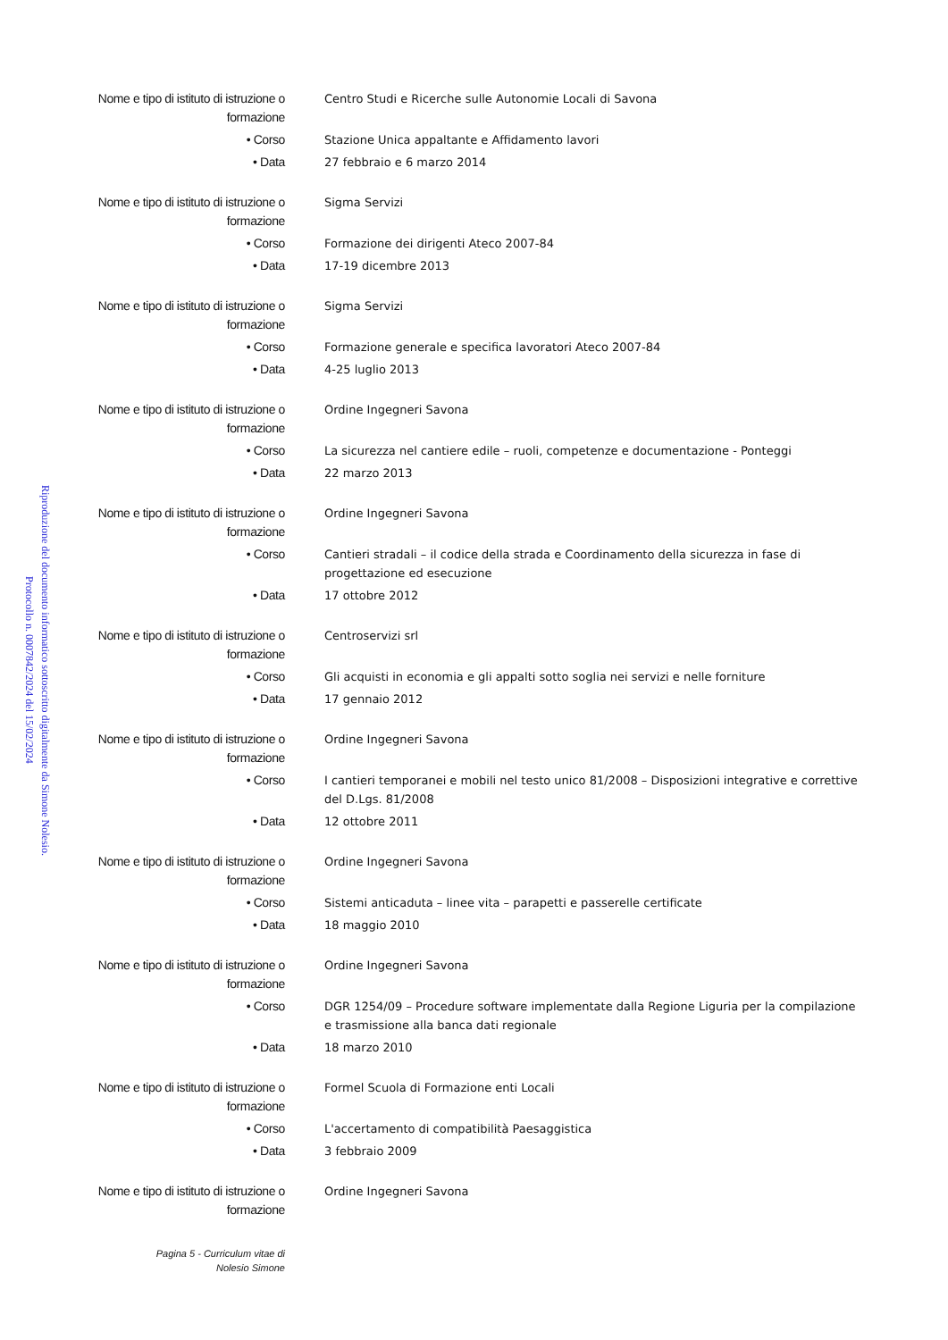Riproduzione del documento informatico sottoscritto digitalmente da Simone Nolesio.
Protocollo n. 0007842/2024 del 15/02/2024
| Nome e tipo di istituto di istruzione o formazione | Centro Studi e Ricerche sulle Autonomie Locali di Savona |
| • Corso | Stazione Unica appaltante e Affidamento lavori |
| • Data | 27 febbraio e 6 marzo 2014 |
| Nome e tipo di istituto di istruzione o formazione | Sigma Servizi |
| • Corso | Formazione dei dirigenti Ateco 2007-84 |
| • Data | 17-19 dicembre 2013 |
| Nome e tipo di istituto di istruzione o formazione | Sigma Servizi |
| • Corso | Formazione generale e specifica lavoratori Ateco 2007-84 |
| • Data | 4-25 luglio 2013 |
| Nome e tipo di istituto di istruzione o formazione | Ordine Ingegneri Savona |
| • Corso | La sicurezza nel cantiere edile – ruoli, competenze e documentazione - Ponteggi |
| • Data | 22 marzo 2013 |
| Nome e tipo di istituto di istruzione o formazione | Ordine Ingegneri Savona |
| • Corso | Cantieri stradali – il codice della strada e Coordinamento della sicurezza in fase di progettazione ed esecuzione |
| • Data | 17 ottobre 2012 |
| Nome e tipo di istituto di istruzione o formazione | Centroservizi srl |
| • Corso | Gli acquisti in economia e gli appalti sotto soglia nei servizi e nelle forniture |
| • Data | 17 gennaio 2012 |
| Nome e tipo di istituto di istruzione o formazione | Ordine Ingegneri Savona |
| • Corso | I cantieri temporanei e mobili nel testo unico 81/2008 – Disposizioni integrative e correttive del D.Lgs. 81/2008 |
| • Data | 12 ottobre 2011 |
| Nome e tipo di istituto di istruzione o formazione | Ordine Ingegneri Savona |
| • Corso | Sistemi anticaduta – linee vita – parapetti e passerelle certificate |
| • Data | 18 maggio 2010 |
| Nome e tipo di istituto di istruzione o formazione | Ordine Ingegneri Savona |
| • Corso | DGR 1254/09 – Procedure software implementate dalla Regione Liguria per la compilazione e trasmissione alla banca dati regionale |
| • Data | 18 marzo 2010 |
| Nome e tipo di istituto di istruzione o formazione | Formel Scuola di Formazione enti Locali |
| • Corso | L'accertamento di compatibilità Paesaggistica |
| • Data | 3 febbraio 2009 |
| Nome e tipo di istituto di istruzione o formazione | Ordine Ingegneri Savona |
Pagina 5 - Curriculum vitae di
Nolesio Simone